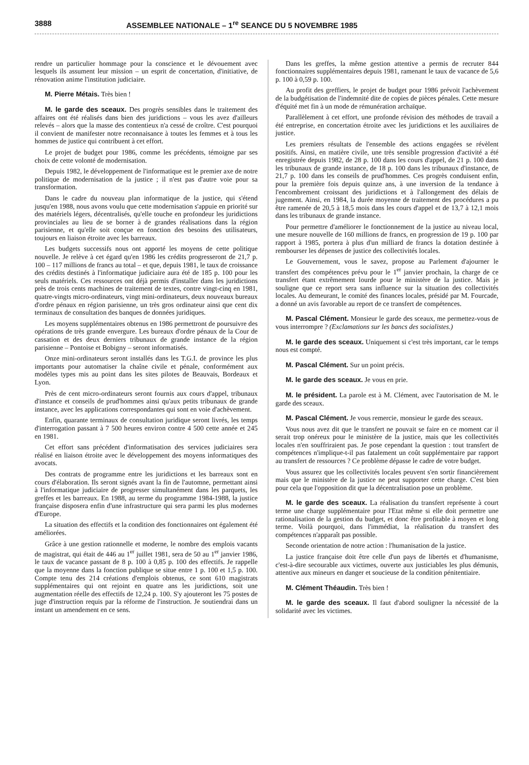3888 ASSEMBLEE NATIONALE – 1<sup>re</sup> SEANCE DU 5 NOVEMBRE 1985
rendre un particulier hommage pour la conscience et le dévouement avec lesquels ils assument leur mission – un esprit de concertation, d'initiative, de rénovation anime l'institution judiciaire.
M. Pierre Métais. Très bien !
M. le garde des sceaux. Des progrès sensibles dans le traitement des affaires ont été réalisés dans bien des juridictions – vous les avez d'ailleurs relevés – alors que la masse des contentieux n'a cessé de croître. C'est pourquoi il convient de manifester notre reconnaisance à toutes les femmes et à tous les hommes de justice qui contribuent à cet effort.
Le projet de budget pour 1986, comme les précédents, témoigne par ses choix de cette volonté de modernisation.
Depuis 1982, le développement de l'informatique est le premier axe de notre politique de modernisation de la justice ; il n'est pas d'autre voie pour sa transformation.
Dans le cadre du nouveau plan informatique de la justice, qui s'étend jusqu'en 1988, nous avons voulu que cette modernisation s'appuie en priorité sur des matériels légers, décentralisés, qu'elle touche en profondeur les juridictions provinciales au lieu de se borner à de grandes réalisations dans la région parisienne, et qu'elle soit conçue en fonction des besoins des utilisateurs, toujours en liaison étroite avec les barreaux.
Les budgets successifs nous ont apporté les moyens de cette politique nouvelle. Je relève à cet égard qu'en 1986 les crédits progresseront de 21,7 p. 100 – 117 millions de francs au total – et que, depuis 1981, le taux de croissance des crédits destinés à l'informatique judiciaire aura été de 185 p. 100 pour les seuls matériels. Ces ressources ont déjà permis d'installer dans les juridictions près de trois cents machines de traitement de textes, contre vingt-cinq en 1981, quatre-vingts micro-ordinateurs, vingt mini-ordinateurs, deux nouveaux bureaux d'ordre pénaux en région parisienne, un très gros ordinateur ainsi que cent dix terminaux de consultation des banques de données juridiques.
Les moyens supplémentaires obtenus en 1986 permettront de poursuivre des opérations de très grande envergure. Les bureaux d'ordre pénaux de la Cour de cassation et des deux derniers tribunaux de grande instance de la région parisienne – Pontoise et Bobigny – seront informatisés.
Onze mini-ordinateurs seront installés dans les T.G.I. de province les plus importants pour automatiser la chaîne civile et pénale, conformément aux modèles types mis au point dans les sites pilotes de Beauvais, Bordeaux et Lyon.
Près de cent micro-ordinateurs seront fournis aux cours d'appel, tribunaux d'instance et conseils de prud'hommes ainsi qu'aux petits tribunaux de grande instance, avec les applications correspondantes qui sont en voie d'achèvement.
Enfin, quarante terminaux de consultation juridique seront livrés, les temps d'interrogation passant à 7 500 heures environ contre 4 500 cette année et 245 en 1981.
Cet effort sans précédent d'informatisation des services judiciaires sera réalisé en liaison étroite avec le développement des moyens informatiques des avocats.
Des contrats de programme entre les juridictions et les barreaux sont en cours d'élaboration. Ils seront signés avant la fin de l'automne, permettant ainsi à l'informatique judiciaire de progresser simultanément dans les parquets, les greffes et les barreaux. En 1988, au terme du programme 1984-1988, la justice française disposera enfin d'une infrastructure qui sera parmi les plus modernes d'Europe.
La situation des effectifs et la condition des fonctionnaires ont également été améliorées.
Grâce à une gestion rationnelle et moderne, le nombre des emplois vacants de magistrat, qui était de 446 au 1<sup>er</sup> juillet 1981, sera de 50 au 1<sup>er</sup> janvier 1986, le taux de vacance passant de 8 p. 100 à 0,85 p. 100 des effectifs. Je rappelle que la moyenne dans la fonction publique se situe entre 1 p. 100 et 1,5 p. 100. Compte tenu des 214 créations d'emplois obtenus, ce sont 610 magistrats supplémentaires qui ont rejoint en quatre ans les juridictions, soit une augmentation réelle des effectifs de 12,24 p. 100. S'y ajouteront les 75 postes de juge d'instruction requis par la réforme de l'instruction. Je soutiendrai dans un instant un amendement en ce sens.
Dans les greffes, la même gestion attentive a permis de recruter 844 fonctionnaires supplémentaires depuis 1981, ramenant le taux de vacance de 5,6 p. 100 à 0,59 p. 100.
Au profit des greffiers, le projet de budget pour 1986 prévoit l'achèvement de la budgétisation de l'indemnité dite de copies de pièces pénales. Cette mesure d'équité met fin à un mode de rémunération archaïque.
Parallèlement à cet effort, une profonde révision des méthodes de travail a été entreprise, en concertation étroite avec les juridictions et les auxiliaires de justice.
Les premiers résultats de l'ensemble des actions engagées se révèlent positifs. Ainsi, en matière civile, une très sensible progression d'activité a été enregistrée depuis 1982, de 28 p. 100 dans les cours d'appel, de 21 p. 100 dans les tribunaux de grande instance, de 18 p. 100 dans les tribunaux d'instance, de 21,7 p. 100 dans les conseils de prud'hommes. Ces progrès conduisent enfin, pour la première fois depuis quinze ans, à une inversion de la tendance à l'encombrement croissant des juridictions et à l'allongement des délais de jugement. Ainsi, en 1984, la durée moyenne de traitement des procédures a pu être ramenée de 20,5 à 18,5 mois dans les cours d'appel et de 13,7 à 12,1 mois dans les tribunaux de grande instance.
Pour permettre d'améliorer le fonctionnement de la justice au niveau local, une mesure nouvelle de 160 millions de francs, en progression de 19 p. 100 par rapport à 1985, portera à plus d'un milliard de francs la dotation destinée à rembourser les dépenses de justice des collectivités locales.
Le Gouvernement, vous le savez, propose au Parlement d'ajourner le transfert des compétences prévu pour le 1<sup>er</sup> janvier prochain, la charge de ce transfert étant extrêmement lourde pour le ministère de la justice. Mais je souligne que ce report sera sans influence sur la situation des collectivités locales. Au demeurant, le comité des finances locales, présidé par M. Fourcade, a donné un avis favorable au report de ce transfert de compétences.
M. Pascal Clément. Monsieur le garde des sceaux, me permettez-vous de vous interrompre ? (Exclamations sur les bancs des socialistes.)
M. le garde des sceaux. Uniquement si c'est très important, car le temps nous est compté.
M. Pascal Clément. Sur un point précis.
M. le garde des sceaux. Je vous en prie.
M. le président. La parole est à M. Clément, avec l'autorisation de M. le garde des sceaux.
M. Pascal Clément. Je vous remercie, monsieur le garde des sceaux.
Vous nous avez dit que le transfert ne pouvait se faire en ce moment car il serait trop onéreux pour le ministère de la justice, mais que les collectivités locales n'en souffriraient pas. Je pose cependant la question : tout transfert de compétences n'implique-t-il pas fatalement un coût supplémentaire par rapport au transfert de ressources ? Ce problème dépasse le cadre de votre budget.
Vous assurez que les collectivités locales peuvent s'en sortir financièrement mais que le ministère de la justice ne peut supporter cette charge. C'est bien pour cela que l'opposition dit que la décentralisation pose un problème.
M. le garde des sceaux. La réalisation du transfert représente à court terme une charge supplémentaire pour l'Etat même si elle doit permettre une rationalisation de la gestion du budget, et donc être profitable à moyen et long terme. Voilà pourquoi, dans l'immédiat, la réalisation du transfert des compétences n'apparaît pas possible.
Seconde orientation de notre action : l'humanisation de la justice.
La justice française doit être celle d'un pays de libertés et d'humanisme, c'est-à-dire secourable aux victimes, ouverte aux justiciables les plus démunis, attentive aux mineurs en danger et soucieuse de la condition pénitentiaire.
M. Clément Théaudin. Très bien !
M. le garde des sceaux. Il faut d'abord souligner la nécessité de la solidarité avec les victimes.